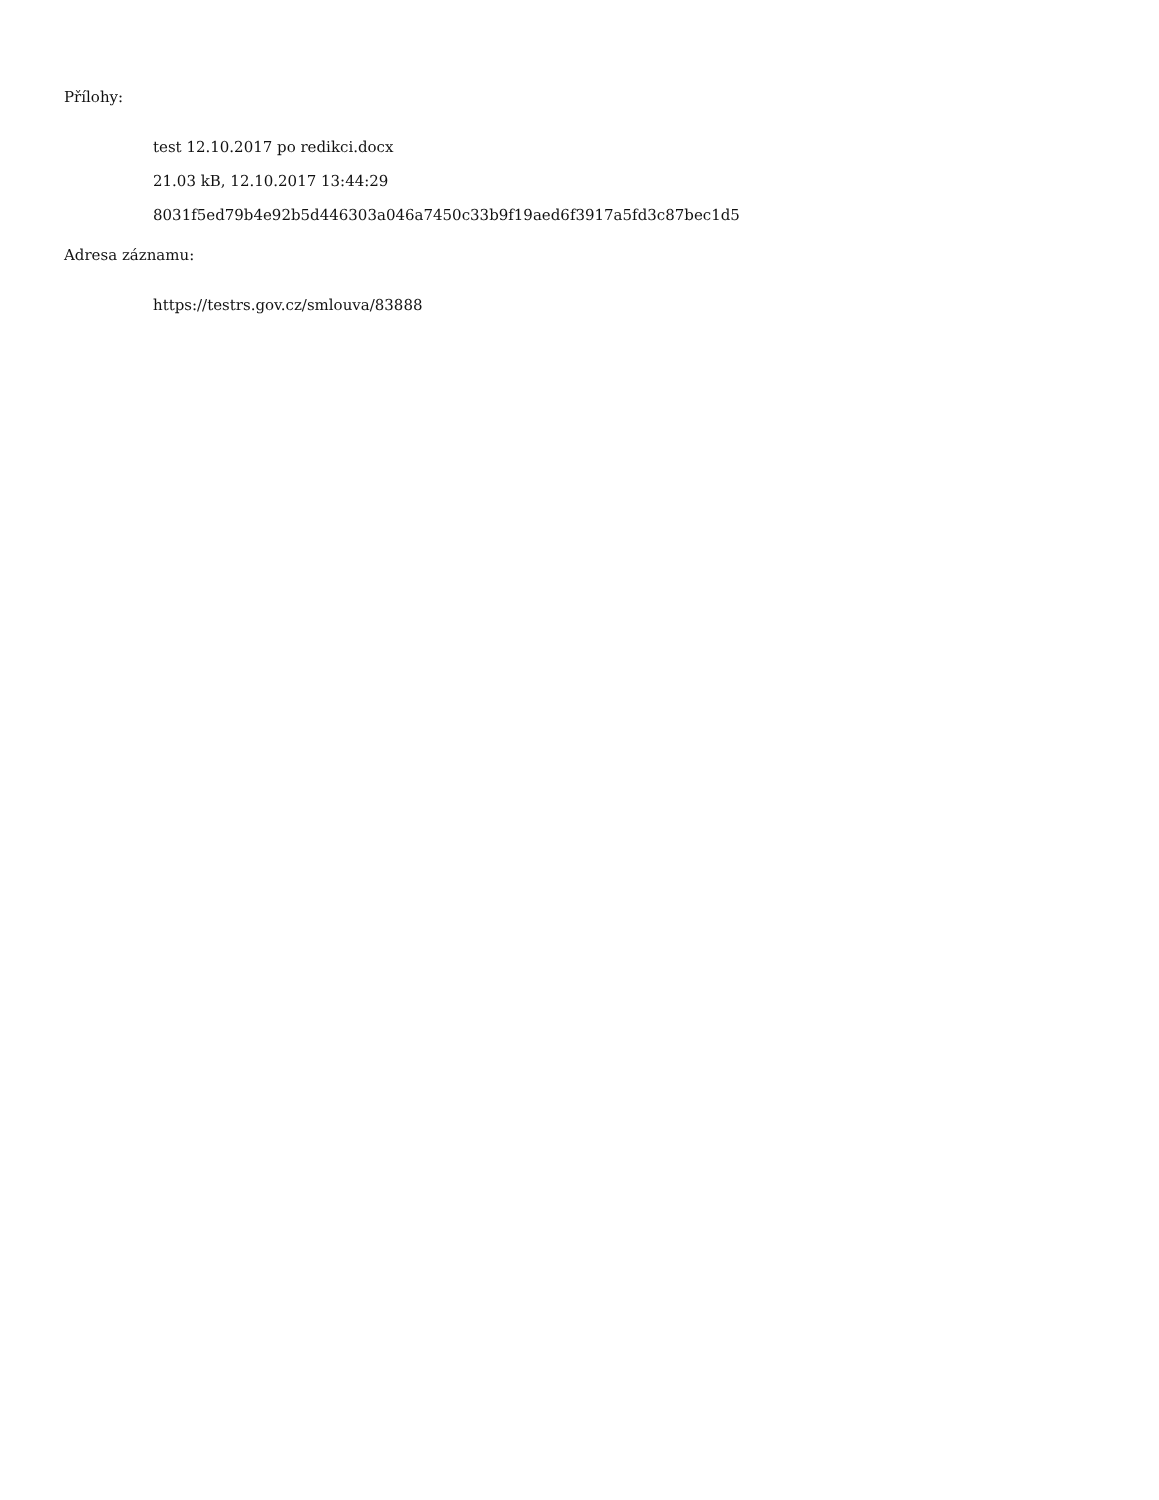Přílohy:
test 12.10.2017 po redikci.docx
21.03 kB, 12.10.2017 13:44:29
8031f5ed79b4e92b5d446303a046a7450c33b9f19aed6f3917a5fd3c87bec1d5
Adresa záznamu:
https://testrs.gov.cz/smlouva/83888